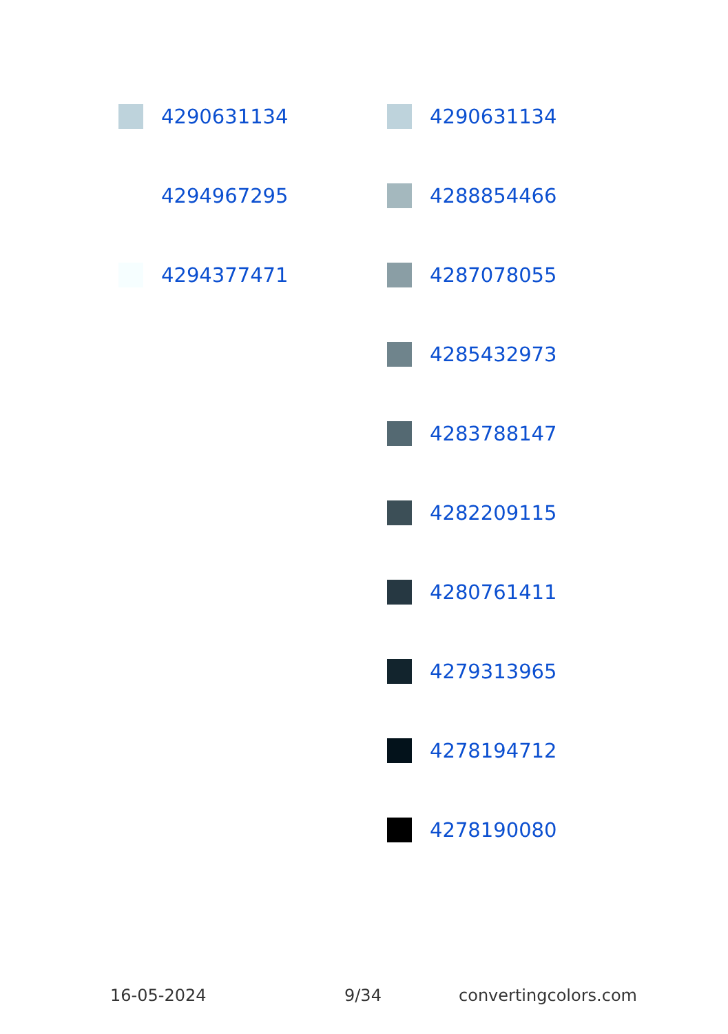4290631134
4294967295
4294377471
4290631134
4288854466
4287078055
4285432973
4283788147
4282209115
4280761411
4279313965
4278194712
4278190080
16-05-2024 9/34 convertingcolors.com